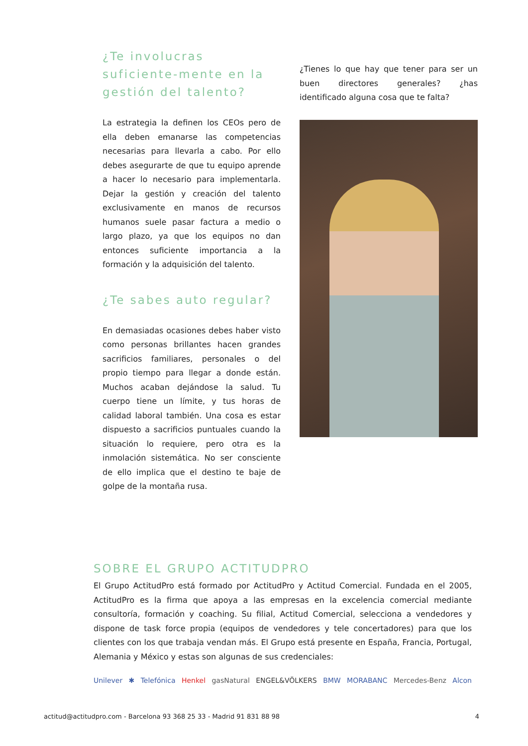¿Te involucras suficiente-mente en la gestión del talento?
La estrategia la definen los CEOs pero de ella deben emanarse las competencias necesarias para llevarla a cabo. Por ello debes asegurarte de que tu equipo aprende a hacer lo necesario para implementarla. Dejar la gestión y creación del talento exclusivamente en manos de recursos humanos suele pasar factura a medio o largo plazo, ya que los equipos no dan entonces suficiente importancia a la formación y la adquisición del talento.
¿Te sabes auto regular?
En demasiadas ocasiones debes haber visto como personas brillantes hacen grandes sacrificios familiares, personales o del propio tiempo para llegar a donde están. Muchos acaban dejándose la salud. Tu cuerpo tiene un límite, y tus horas de calidad laboral también. Una cosa es estar dispuesto a sacrificios puntuales cuando la situación lo requiere, pero otra es la inmolación sistemática. No ser consciente de ello implica que el destino te baje de golpe de la montaña rusa.
¿Tienes lo que hay que tener para ser un buen directores generales? ¿has identificado alguna cosa que te falta?
SOBRE EL GRUPO ACTITUDPRO
El Grupo ActitudPro está formado por ActitudPro y Actitud Comercial. Fundada en el 2005, ActitudPro es la firma que apoya a las empresas en la excelencia comercial mediante consultoría, formación y coaching. Su filial, Actitud Comercial, selecciona a vendedores y dispone de task force propia (equipos de vendedores y tele concertadores) para que los clientes con los que trabaja vendan más. El Grupo está presente en España, Francia, Portugal, Alemania y México y estas son algunas de sus credenciales:
Unilever ✱ Telefónica Henkel gasNatural ENGEL&VÖLKERS BMW MORABANC Mercedes-Benz Alcon
actitud@actitudpro.com - Barcelona 93 368 25 33 - Madrid 91 831 88 98 4